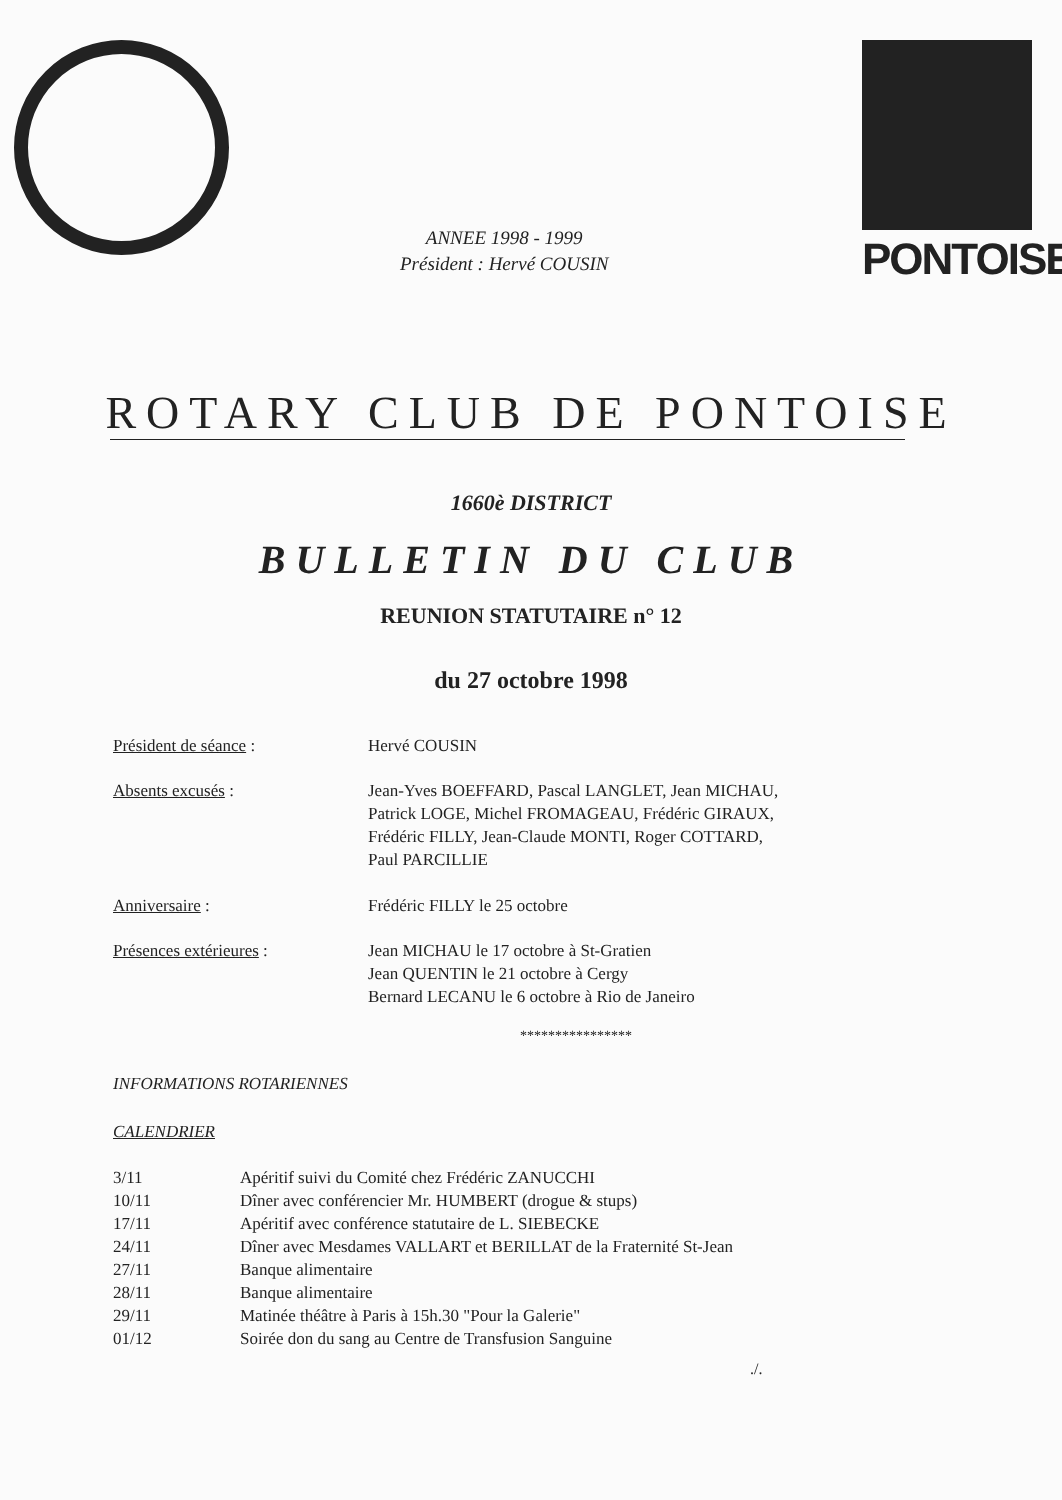PONTOISE
ANNEE 1998 - 1999
Président : Hervé COUSIN
ROTARY CLUB DE PONTOISE
1660è DISTRICT
BULLETIN DU CLUB
REUNION STATUTAIRE n° 12
du 27 octobre 1998
| Président de séance : | Hervé COUSIN |
| Absents excusés : | Jean-Yves BOEFFARD, Pascal LANGLET, Jean MICHAU, Patrick LOGE, Michel FROMAGEAU, Frédéric GIRAUX, Frédéric FILLY, Jean-Claude MONTI, Roger COTTARD, Paul PARCILLIE |
| Anniversaire : | Frédéric FILLY le 25 octobre |
| Présences extérieures : | Jean MICHAU le 17 octobre à St-Gratien Jean QUENTIN le 21 octobre à Cergy Bernard LECANU le 6 octobre à Rio de Janeiro |
****************
INFORMATIONS ROTARIENNES
CALENDRIER
| 3/11 | Apéritif suivi du Comité chez Frédéric ZANUCCHI |
| 10/11 | Dîner avec conférencier Mr. HUMBERT (drogue & stups) |
| 17/11 | Apéritif avec conférence statutaire de L. SIEBECKE |
| 24/11 | Dîner avec Mesdames VALLART et BERILLAT de la Fraternité St-Jean |
| 27/11 | Banque alimentaire |
| 28/11 | Banque alimentaire |
| 29/11 | Matinée théâtre à Paris à 15h.30 "Pour la Galerie" |
| 01/12 | Soirée don du sang au Centre de Transfusion Sanguine |
./.